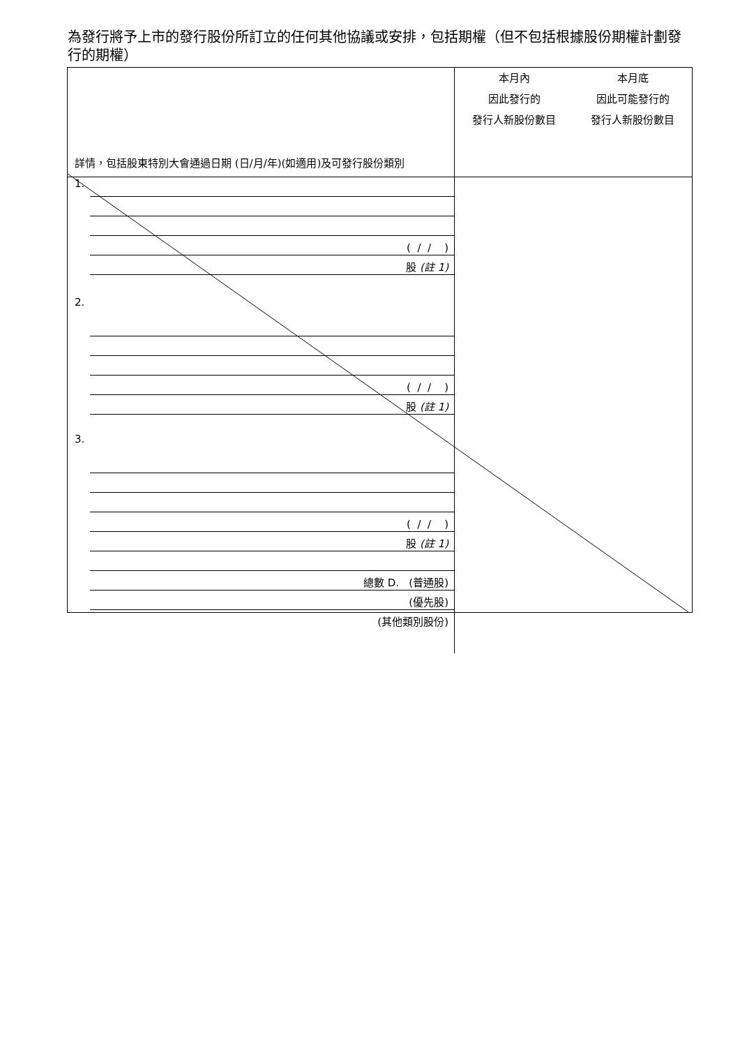為發行將予上市的發行股份所訂立的任何其他協議或安排，包括期權（但不包括根據股份期權計劃發行的期權）
| 詳情，包括股東特別大會通過日期 (日/月/年)(如適用)及可發行股份類別 | 本月內 因此發行的 發行人新股份數目 | 本月底 因此可能發行的 發行人新股份數目 |
| 1. ( / / ) 股 (註 1) 2. ( / / ) 股 (註 1) 3. ( / / ) 股 (註 1) 總數 D. (普通股) (優先股) (其他類別股份) | | |